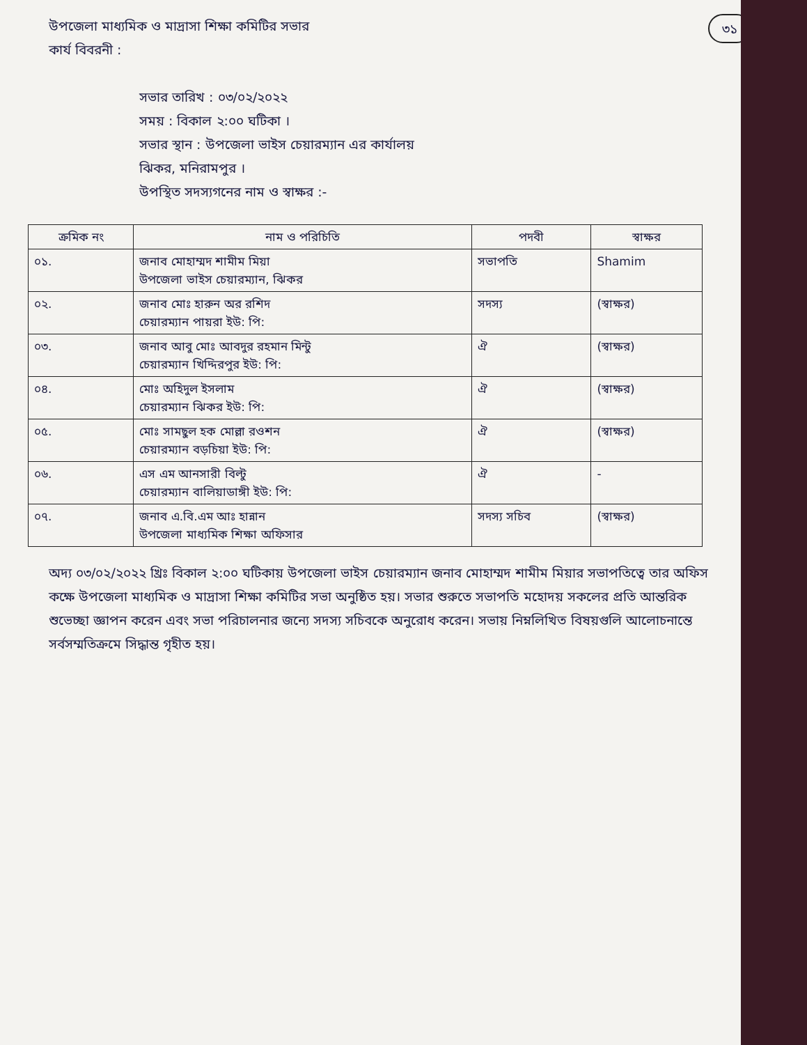৩১
উপজেলা মাধ্যমিক ও মাদ্রাসা শিক্ষা কমিটির সভার
কার্য বিবরনী :
সভার তারিখ : ০৩/০২/২০২২
সময় : বিকাল ২:০০ ঘটিকা ।
সভার স্থান : উপজেলা ভাইস চেয়ারম্যান এর কার্যালয়
ঝিকর, মনিরামপুর ।
উপস্থিত সদস্যগনের নাম ও স্বাক্ষর :-
| ক্রমিক নং | নাম ও পরিচিতি | পদবী | স্বাক্ষর |
| --- | --- | --- | --- |
| ০১. | জনাব মোহাম্মদ শামীম মিয়া উপজেলা ভাইস চেয়ারম্যান, ঝিকর | সভাপতি | Shamim |
| ০২. | জনাব মোঃ হারুন অর রশিদ চেয়ারম্যান পায়রা ইউ: পি: | সদস্য | (স্বাক্ষর) |
| ০৩. | জনাব আবু মোঃ আবদুর রহমান মিন্টু চেয়ারম্যান খিদ্দিরপুর ইউ: পি: | ঐ | (স্বাক্ষর) |
| ০৪. | মোঃ অহিদুল ইসলাম চেয়ারম্যান ঝিকর ইউ: পি: | ঐ | (স্বাক্ষর) |
| ০৫. | মোঃ সামছুল হক মোল্লা রওশন চেয়ারম্যান বড়চিয়া ইউ: পি: | ঐ | (স্বাক্ষর) |
| ০৬. | এস এম আনসারী বিল্টু চেয়ারম্যান বালিয়াডাঙ্গী ইউ: পি: | ঐ | - |
| ০৭. | জনাব এ.বি.এম আঃ হান্নান উপজেলা মাধ্যমিক শিক্ষা অফিসার | সদস্য সচিব | (স্বাক্ষর) |
অদ্য ০৩/০২/২০২২ খ্রিঃ বিকাল ২:০০ ঘটিকায় উপজেলা ভাইস চেয়ারম্যান জনাব মোহাম্মদ শামীম মিয়ার সভাপতিত্বে তার অফিস কক্ষে উপজেলা মাধ্যমিক ও মাদ্রাসা শিক্ষা কমিটির সভা অনুষ্ঠিত হয়। সভার শুরুতে সভাপতি মহোদয় সকলের প্রতি আন্তরিক শুভেচ্ছা জ্ঞাপন করেন এবং সভা পরিচালনার জন্যে সদস্য সচিবকে অনুরোধ করেন। সভায় নিম্নলিখিত বিষয়গুলি আলোচনান্তে সর্বসম্মতিক্রমে সিদ্ধান্ত গৃহীত হয়।